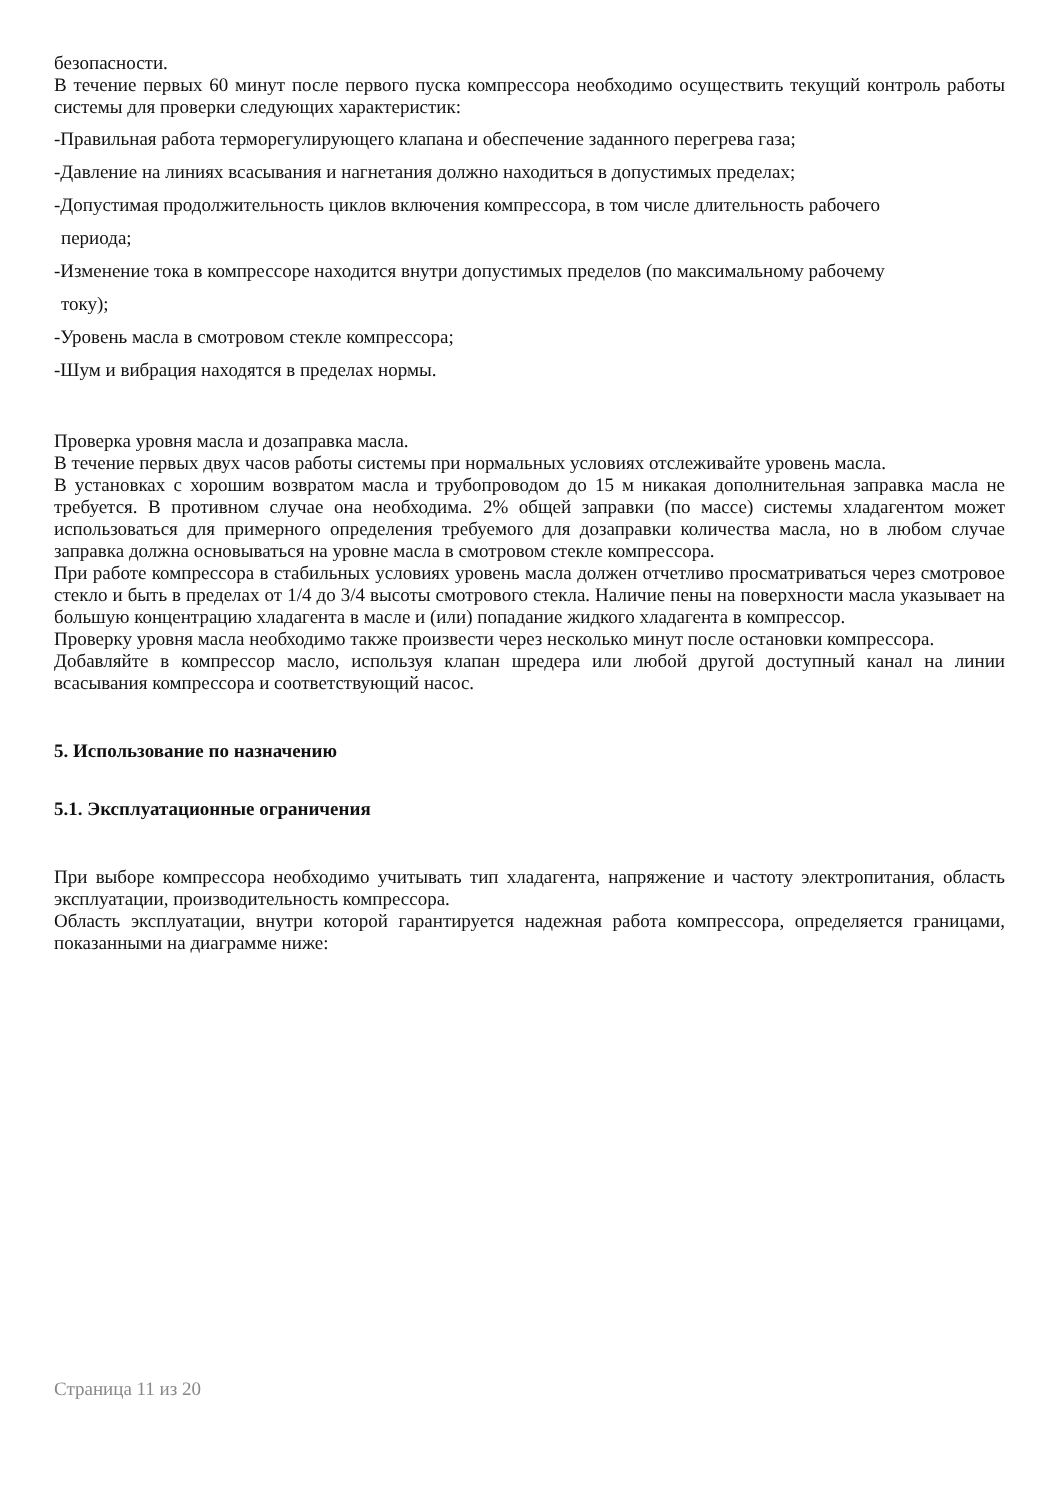безопасности.
В течение первых 60 минут после первого пуска компрессора необходимо осуществить текущий контроль работы системы для проверки следующих характеристик:
-Правильная работа терморегулирующего клапана и обеспечение заданного перегрева газа;
-Давление на линиях всасывания и нагнетания должно находиться в допустимых пределах;
-Допустимая продолжительность циклов включения компрессора, в том числе длительность рабочего
периода;
-Изменение тока в компрессоре находится внутри допустимых пределов (по максимальному рабочему
току);
-Уровень масла в смотровом стекле компрессора;
-Шум и вибрация находятся в пределах нормы.
Проверка уровня масла и дозаправка масла.
В течение первых двух часов работы системы при нормальных условиях отслеживайте уровень масла.
В установках с хорошим возвратом масла и трубопроводом до 15 м никакая дополнительная заправка масла не требуется. В противном случае она необходима. 2% общей заправки (по массе) системы хладагентом может использоваться для примерного определения требуемого для дозаправки количества масла, но в любом случае заправка должна основываться на уровне масла в смотровом стекле компрессора.
При работе компрессора в стабильных условиях уровень масла должен отчетливо просматриваться через смотровое стекло и быть в пределах от 1/4 до 3/4 высоты смотрового стекла. Наличие пены на поверхности масла указывает на большую концентрацию хладагента в масле и (или) попадание жидкого хладагента в компрессор.
Проверку уровня масла необходимо также произвести через несколько минут после остановки компрессора.
Добавляйте в компрессор масло, используя клапан шредера или любой другой доступный канал на линии всасывания компрессора и соответствующий насос.
5. Использование по назначению
5.1. Эксплуатационные ограничения
При выборе компрессора необходимо учитывать тип хладагента, напряжение и частоту электропитания, область эксплуатации, производительность компрессора.
Область эксплуатации, внутри которой гарантируется надежная работа компрессора, определяется границами, показанными на диаграмме ниже:
Страница 11 из 20